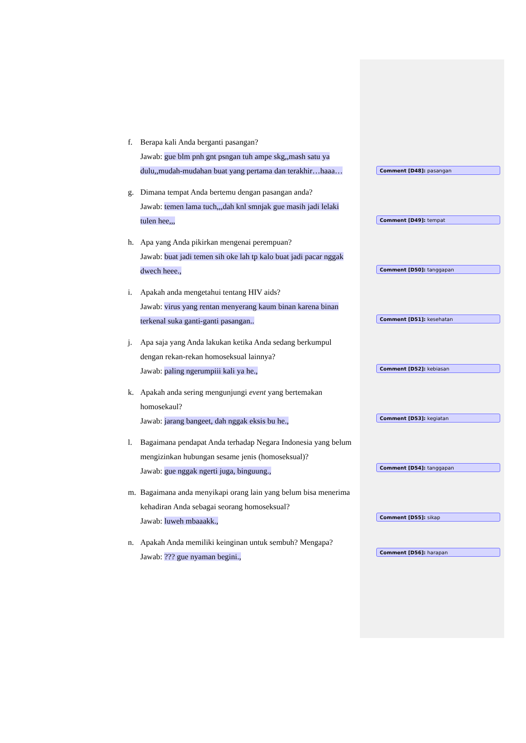f. Berapa kali Anda berganti pasangan?
Jawab: gue blm pnh gnt psngan tuh ampe skg,,mash satu ya dulu,,mudah-mudahan buat yang pertama dan terakhir…haaa…
g. Dimana tempat Anda bertemu dengan pasangan anda?
Jawab: temen lama tuch,,,dah knl smnjak gue masih jadi lelaki tulen hee,,,
h. Apa yang Anda pikirkan mengenai perempuan?
Jawab: buat jadi temen sih oke lah tp kalo buat jadi pacar nggak dwech heee.,
i. Apakah anda mengetahui tentang HIV aids?
Jawab: virus yang rentan menyerang kaum binan karena binan terkenal suka ganti-ganti pasangan..
j. Apa saja yang Anda lakukan ketika Anda sedang berkumpul dengan rekan-rekan homoseksual lainnya?
Jawab: paling ngerumpiii kali ya he.,
k. Apakah anda sering mengunjungi event yang bertemakan homosekaul?
Jawab: jarang bangeet, dah nggak eksis bu he.,
l. Bagaimana pendapat Anda terhadap Negara Indonesia yang belum mengizinkan hubungan sesame jenis (homoseksual)?
Jawab: gue nggak ngerti juga, binguung.,
m. Bagaimana anda menyikapi orang lain yang belum bisa menerima kehadiran Anda sebagai seorang homoseksual?
Jawab: luweh mbaaakk.,
n. Apakah Anda memiliki keinginan untuk sembuh? Mengapa?
Jawab: ??? gue nyaman begini.,
Comment [D48]: pasangan
Comment [D49]: tempat
Comment [D50]: tanggapan
Comment [D51]: kesehatan
Comment [D52]: kebiasan
Comment [D53]: kegiatan
Comment [D54]: tanggapan
Comment [D55]: sikap
Comment [D56]: harapan